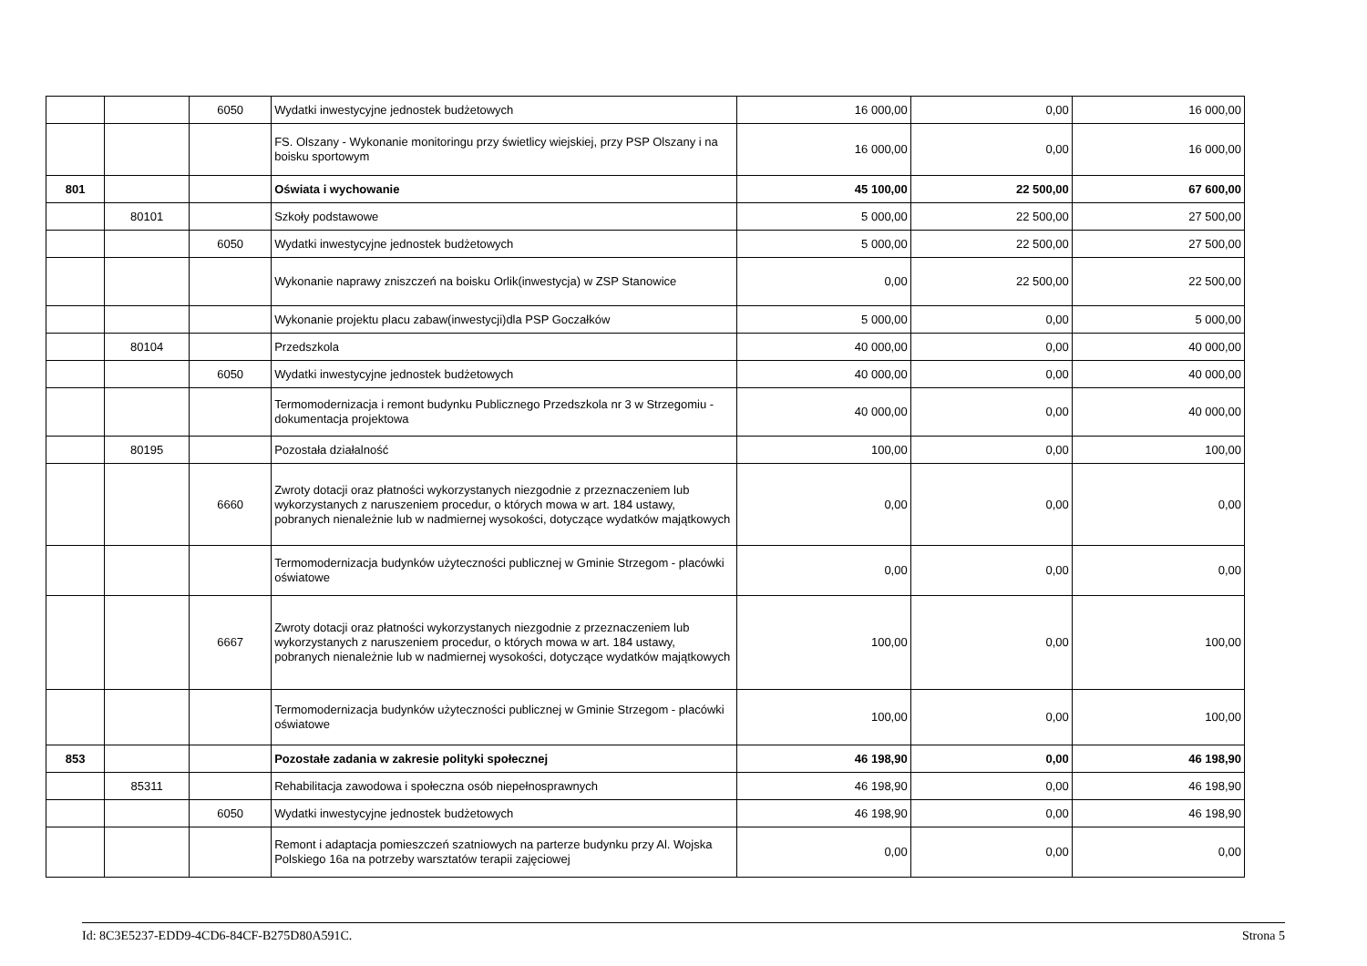| | | 6050 | Wydatki inwestycyjne jednostek budżetowych | 16 000,00 | 0,00 | 16 000,00 |
| | | | FS. Olszany - Wykonanie monitoringu przy świetlicy wiejskiej, przy PSP Olszany i na boisku sportowym | 16 000,00 | 0,00 | 16 000,00 |
| 801 | | | Oświata i wychowanie | 45 100,00 | 22 500,00 | 67 600,00 |
| | 80101 | | Szkoły podstawowe | 5 000,00 | 22 500,00 | 27 500,00 |
| | | 6050 | Wydatki inwestycyjne jednostek budżetowych | 5 000,00 | 22 500,00 | 27 500,00 |
| | | | Wykonanie naprawy zniszczeń na boisku Orlik(inwestycja) w ZSP Stanowice | 0,00 | 22 500,00 | 22 500,00 |
| | | | Wykonanie projektu placu zabaw(inwestycji)dla PSP Goczałków | 5 000,00 | 0,00 | 5 000,00 |
| | 80104 | | Przedszkola | 40 000,00 | 0,00 | 40 000,00 |
| | | 6050 | Wydatki inwestycyjne jednostek budżetowych | 40 000,00 | 0,00 | 40 000,00 |
| | | | Termomodernizacja i remont budynku Publicznego Przedszkola nr 3 w Strzegomiu - dokumentacja projektowa | 40 000,00 | 0,00 | 40 000,00 |
| | 80195 | | Pozostała działalność | 100,00 | 0,00 | 100,00 |
| | | 6660 | Zwroty dotacji oraz płatności wykorzystanych niezgodnie z przeznaczeniem lub wykorzystanych z naruszeniem procedur, o których mowa w art. 184 ustawy, pobranych nienależnie lub w nadmiernej wysokości, dotyczące wydatków majątkowych | 0,00 | 0,00 | 0,00 |
| | | | Termomodernizacja budynków użyteczności publicznej w Gminie Strzegom - placówki oświatowe | 0,00 | 0,00 | 0,00 |
| | | 6667 | Zwroty dotacji oraz płatności wykorzystanych niezgodnie z przeznaczeniem lub wykorzystanych z naruszeniem procedur, o których mowa w art. 184 ustawy, pobranych nienależnie lub w nadmiernej wysokości, dotyczące wydatków majątkowych | 100,00 | 0,00 | 100,00 |
| | | | Termomodernizacja budynków użyteczności publicznej w Gminie Strzegom - placówki oświatowe | 100,00 | 0,00 | 100,00 |
| 853 | | | Pozostałe zadania w zakresie polityki społecznej | 46 198,90 | 0,00 | 46 198,90 |
| | 85311 | | Rehabilitacja zawodowa i społeczna osób niepełnosprawnych | 46 198,90 | 0,00 | 46 198,90 |
| | | 6050 | Wydatki inwestycyjne jednostek budżetowych | 46 198,90 | 0,00 | 46 198,90 |
| | | | Remont i adaptacja pomieszczeń szatniowych na parterze budynku przy Al. Wojska Polskiego 16a na potrzeby warsztatów terapii zajęciowej | 0,00 | 0,00 | 0,00 |
Id: 8C3E5237-EDD9-4CD6-84CF-B275D80A591C. Strona 5